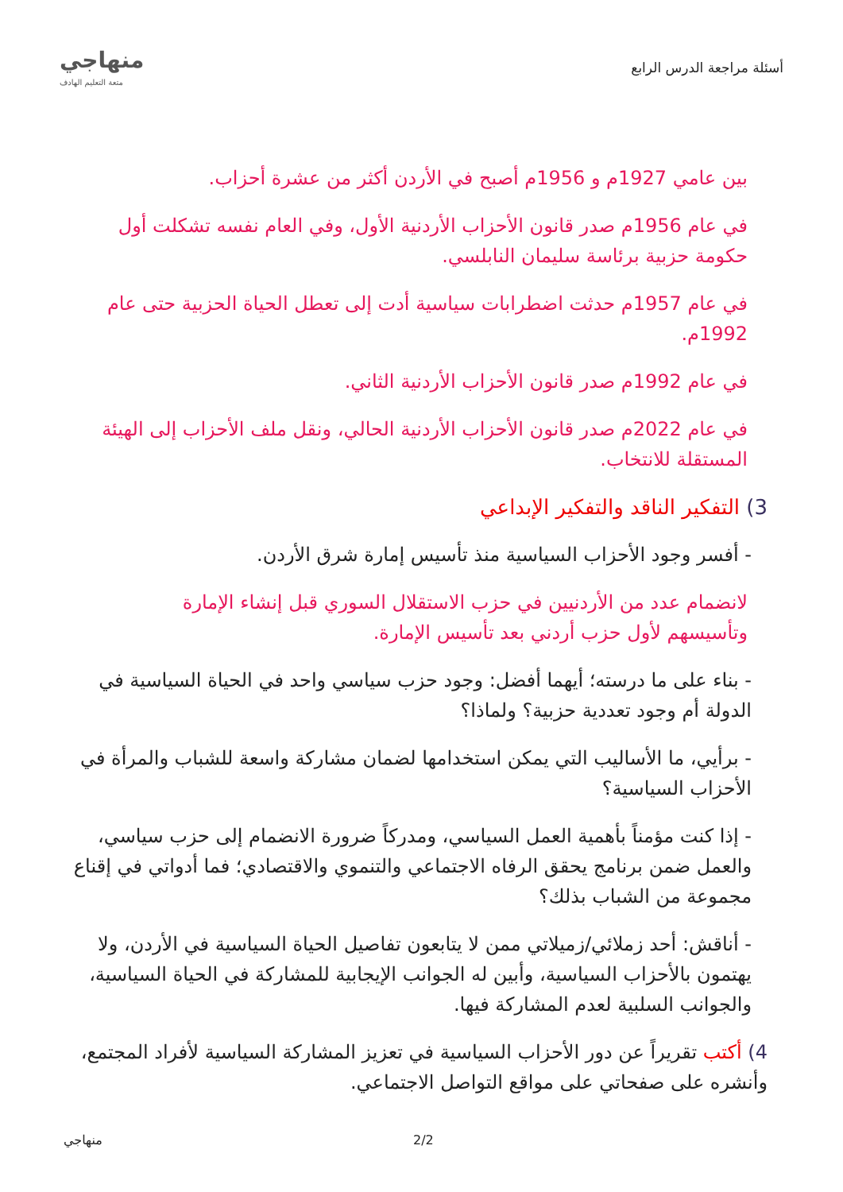أسئلة مراجعة الدرس الرابع
منهاجي
متعة التعليم الهادف
بين عامي 1927م و 1956م أصبح في الأردن أكثر من عشرة أحزاب.
في عام 1956م صدر قانون الأحزاب الأردنية الأول، وفي العام نفسه تشكلت أول حكومة حزبية برئاسة سليمان النابلسي.
في عام 1957م حدثت اضطرابات سياسية أدت إلى تعطل الحياة الحزبية حتى عام 1992م.
في عام 1992م صدر قانون الأحزاب الأردنية الثاني.
في عام 2022م صدر قانون الأحزاب الأردنية الحالي، ونقل ملف الأحزاب إلى الهيئة المستقلة للانتخاب.
3) التفكير الناقد والتفكير الإبداعي
- أفسر وجود الأحزاب السياسية منذ تأسيس إمارة شرق الأردن.
لانضمام عدد من الأردنيين في حزب الاستقلال السوري قبل إنشاء الإمارة وتأسيسهم لأول حزب أردني بعد تأسيس الإمارة.
- بناء على ما درسته؛ أيهما أفضل: وجود حزب سياسي واحد في الحياة السياسية في الدولة أم وجود تعددية حزبية؟ ولماذا؟
- برأيي، ما الأساليب التي يمكن استخدامها لضمان مشاركة واسعة للشباب والمرأة في الأحزاب السياسية؟
- إذا كنت مؤمناً بأهمية العمل السياسي، ومدركاً ضرورة الانضمام إلى حزب سياسي، والعمل ضمن برنامج يحقق الرفاه الاجتماعي والتنموي والاقتصادي؛ فما أدواتي في إقناع مجموعة من الشباب بذلك؟
- أناقش: أحد زملائي/زميلاتي ممن لا يتابعون تفاصيل الحياة السياسية في الأردن، ولا يهتمون بالأحزاب السياسية، وأبين له الجوانب الإيجابية للمشاركة في الحياة السياسية، والجوانب السلبية لعدم المشاركة فيها.
4) أكتب تقريراً عن دور الأحزاب السياسية في تعزيز المشاركة السياسية لأفراد المجتمع، وأنشره على صفحاتي على مواقع التواصل الاجتماعي.
منهاجي 2/2